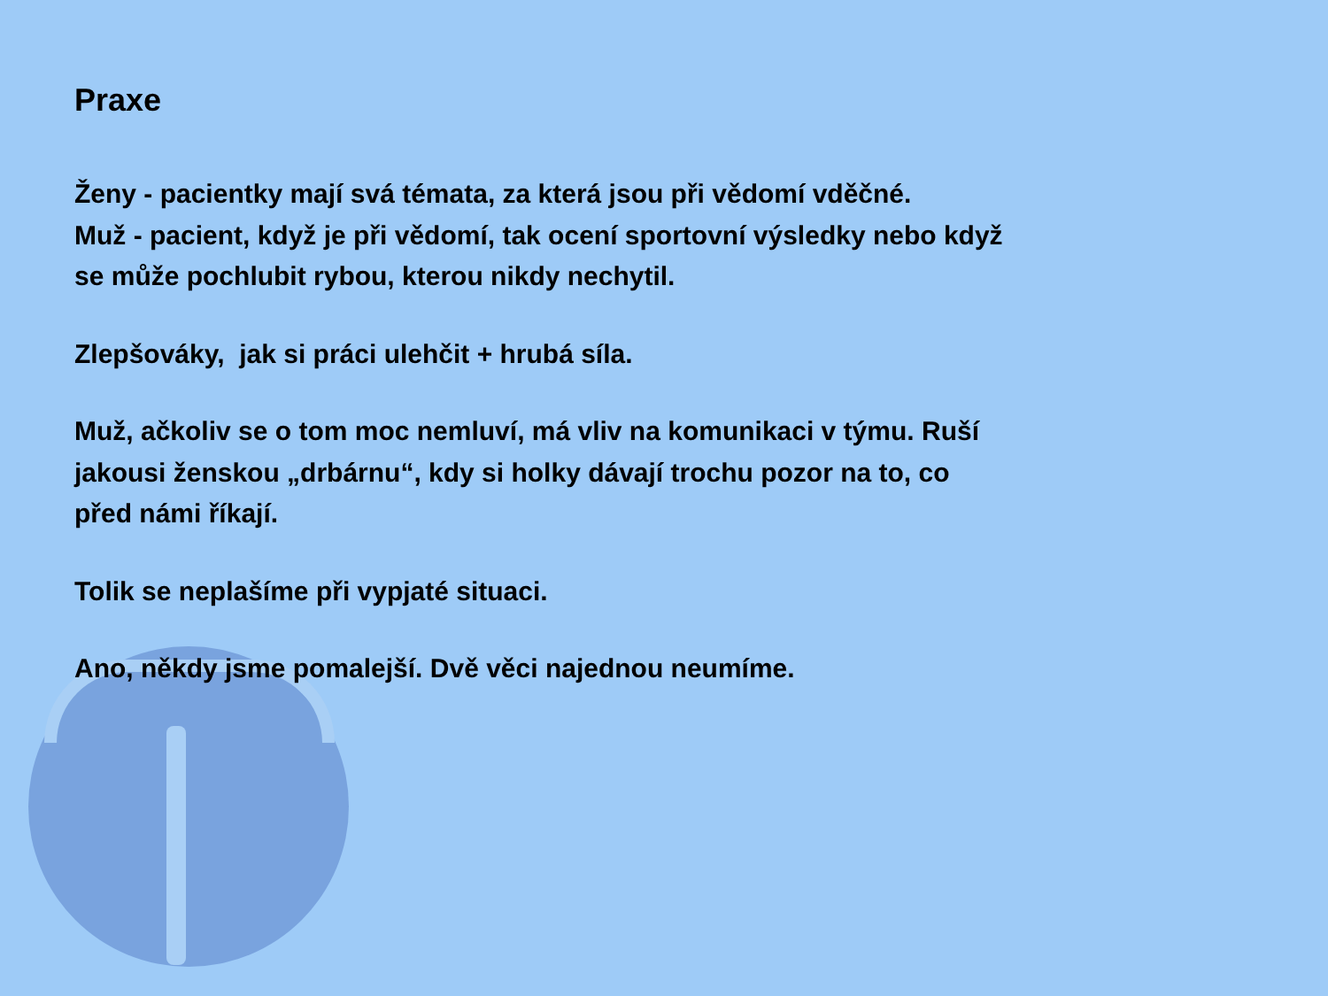Praxe
Ženy - pacientky mají svá témata, za která jsou při vědomí vděčné.
Muž - pacient, když je při vědomí, tak ocení sportovní výsledky nebo když se může pochlubit rybou, kterou nikdy nechytil.
Zlepšováky, jak si práci ulehčit + hrubá síla.
Muž, ačkoliv se o tom moc nemluví, má vliv na komunikaci v týmu. Ruší jakousi ženskou „drbárnu“, kdy si holky dávají trochu pozor na to, co před námi říkají.
Tolik se neplašíme při vypjaté situaci.
Ano, někdy jsme pomalejší. Dvě věci najednou neumíme.